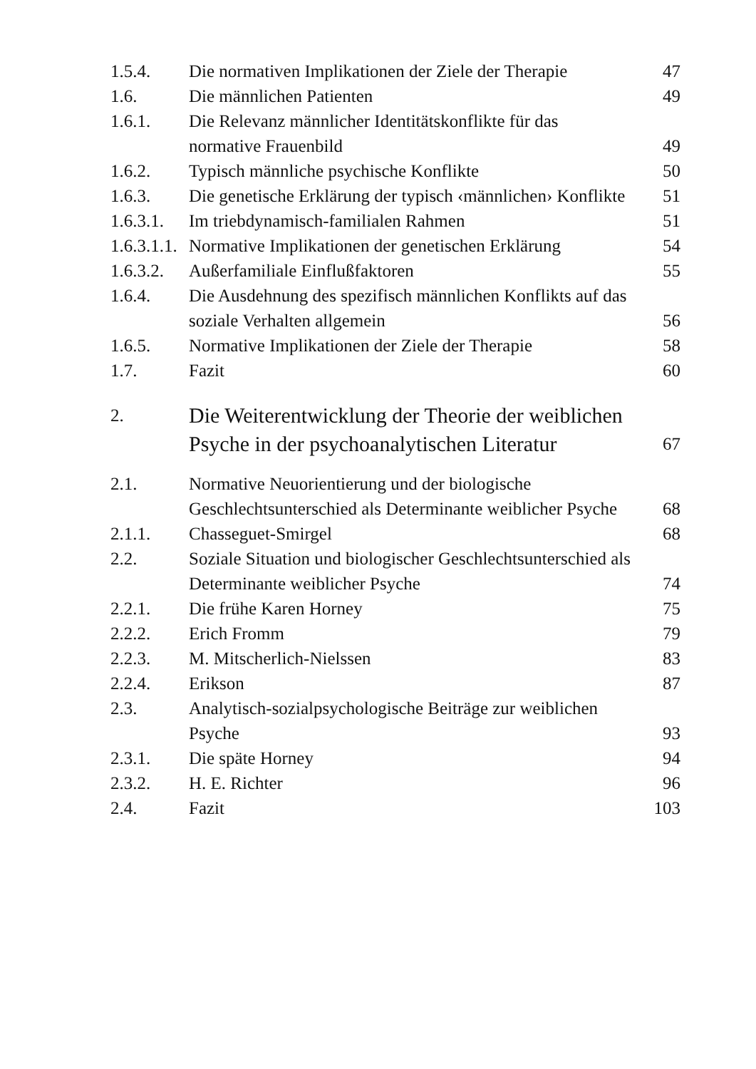| 1.5.4. | Die normativen Implikationen der Ziele der Therapie | 47 |
| 1.6. | Die männlichen Patienten | 49 |
| 1.6.1. | Die Relevanz männlicher Identitätskonflikte für das normative Frauenbild | 49 |
| 1.6.2. | Typisch männliche psychische Konflikte | 50 |
| 1.6.3. | Die genetische Erklärung der typisch ‹männlichen› Konflikte | 51 |
| 1.6.3.1. | Im triebdynamisch-familialen Rahmen | 51 |
| 1.6.3.1.1. | Normative Implikationen der genetischen Erklärung | 54 |
| 1.6.3.2. | Außerfamiliale Einflußfaktoren | 55 |
| 1.6.4. | Die Ausdehnung des spezifisch männlichen Konflikts auf das soziale Verhalten allgemein | 56 |
| 1.6.5. | Normative Implikationen der Ziele der Therapie | 58 |
| 1.7. | Fazit | 60 |
| 2. | Die Weiterentwicklung der Theorie der weiblichen Psyche in der psychoanalytischen Literatur | 67 |
| 2.1. | Normative Neuorientierung und der biologische Geschlechtsunterschied als Determinante weiblicher Psyche | 68 |
| 2.1.1. | Chasseguet-Smirgel | 68 |
| 2.2. | Soziale Situation und biologischer Geschlechtsunterschied als Determinante weiblicher Psyche | 74 |
| 2.2.1. | Die frühe Karen Horney | 75 |
| 2.2.2. | Erich Fromm | 79 |
| 2.2.3. | M. Mitscherlich-Nielssen | 83 |
| 2.2.4. | Erikson | 87 |
| 2.3. | Analytisch-sozialpsychologische Beiträge zur weiblichen Psyche | 93 |
| 2.3.1. | Die späte Horney | 94 |
| 2.3.2. | H. E. Richter | 96 |
| 2.4. | Fazit | 103 |